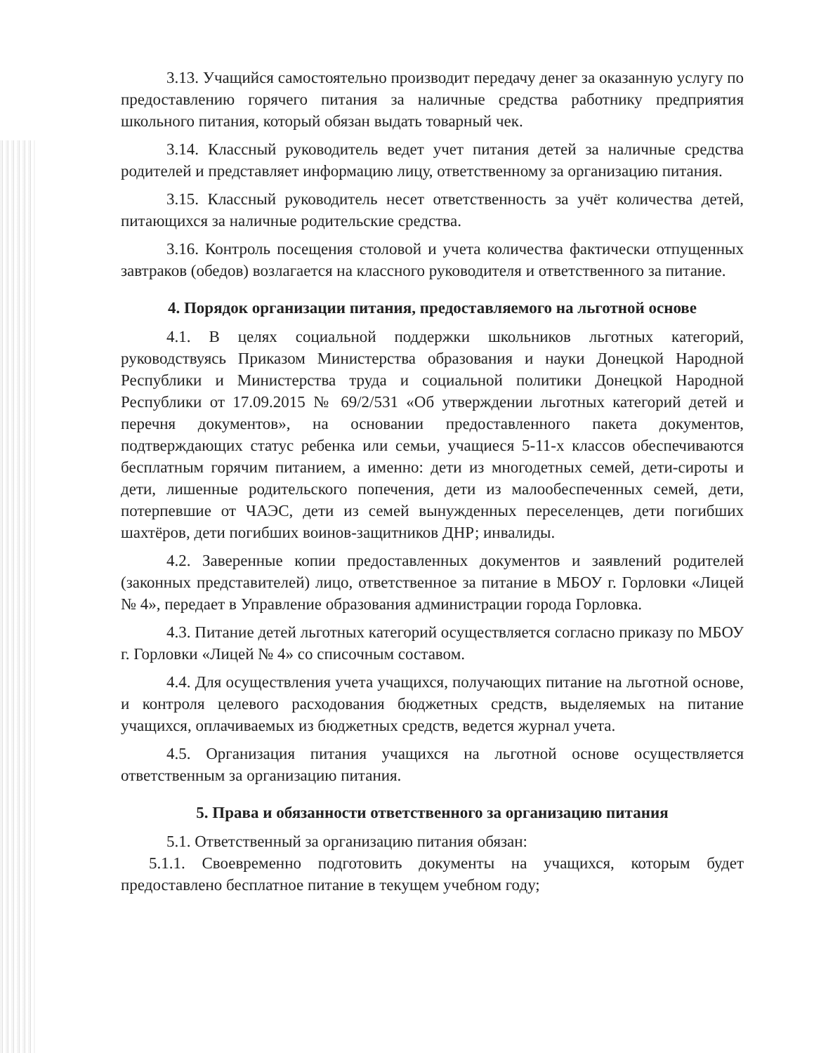3.13. Учащийся самостоятельно производит передачу денег за оказанную услугу по предоставлению горячего питания за наличные средства работнику предприятия школьного питания, который обязан выдать товарный чек.
3.14. Классный руководитель ведет учет питания детей за наличные средства родителей и представляет информацию лицу, ответственному за организацию питания.
3.15. Классный руководитель несет ответственность за учёт количества детей, питающихся за наличные родительские средства.
3.16. Контроль посещения столовой и учета количества фактически отпущенных завтраков (обедов) возлагается на классного руководителя и ответственного за питание.
4. Порядок организации питания, предоставляемого на льготной основе
4.1. В целях социальной поддержки школьников льготных категорий, руководствуясь Приказом Министерства образования и науки Донецкой Народной Республики и Министерства труда и социальной политики Донецкой Народной Республики от 17.09.2015 № 69/2/531 «Об утверждении льготных категорий детей и перечня документов», на основании предоставленного пакета документов, подтверждающих статус ребенка или семьи, учащиеся 5-11-х классов обеспечиваются бесплатным горячим питанием, а именно: дети из многодетных семей, дети-сироты и дети, лишенные родительского попечения, дети из малообеспеченных семей, дети, потерпевшие от ЧАЭС, дети из семей вынужденных переселенцев, дети погибших шахтёров, дети погибших воинов-защитников ДНР; инвалиды.
4.2. Заверенные копии предоставленных документов и заявлений родителей (законных представителей) лицо, ответственное за питание в МБОУ г. Горловки «Лицей № 4», передает в Управление образования администрации города Горловка.
4.3. Питание детей льготных категорий осуществляется согласно приказу по МБОУ г. Горловки «Лицей № 4» со списочным составом.
4.4. Для осуществления учета учащихся, получающих питание на льготной основе, и контроля целевого расходования бюджетных средств, выделяемых на питание учащихся, оплачиваемых из бюджетных средств, ведется журнал учета.
4.5. Организация питания учащихся на льготной основе осуществляется ответственным за организацию питания.
5. Права и обязанности ответственного за организацию питания
5.1. Ответственный за организацию питания обязан:
5.1.1. Своевременно подготовить документы на учащихся, которым будет предоставлено бесплатное питание в текущем учебном году;